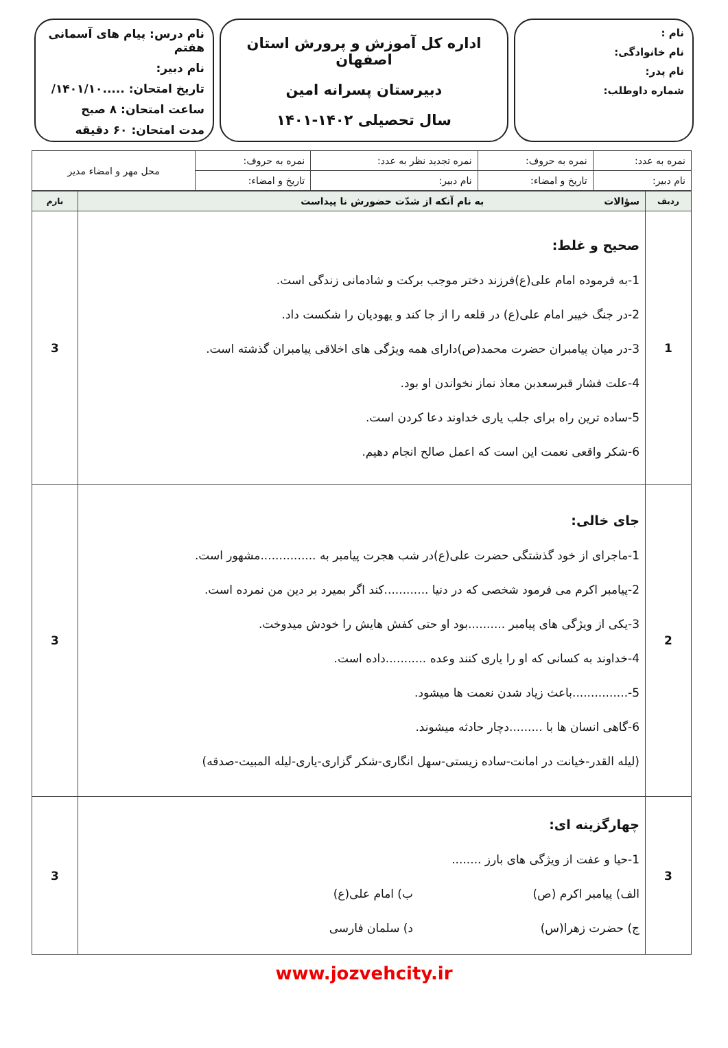نام :
نام خانوادگی:
نام پدر:
شماره داوطلب:
اداره کل آموزش و پرورش استان اصفهان
دبیرستان پسرانه امین
سال تحصیلی ۱۴۰۲-۱۴۰۱
نام درس: پیام های آسمانی هفتم
نام دبیر:
تاریخ امتحان: .....۱۴۰۱/۱۰/
ساعت امتحان: ۸ صبح
مدت امتحان: ۶۰ دقیقه
| نمره به عدد: | نمره به حروف: | نمره تجدید نظر به عدد: | نمره به حروف: | محل مهر و امضاء مدیر |
| نام دبیر: | تاریخ و امضاء: | نام دبیر: | تاریخ و امضاء: | |
| ردیف | سؤالات به نام آنکه از شدّت حضورش نا پیداست | بارم |
| --- | --- | --- |
| 1 | صحیح و غلط: 1-به فرموده امام علی(ع)فرزند دختر موجب برکت و شادمانی زندگی است. 2-در جنگ خیبر امام علی(ع) در قلعه را از جا کند و یهودیان را شکست داد. 3-در میان پیامبران حضرت محمد(ص)دارای همه ویژگی های اخلاقی پیامبران گذشته است. 4-علت فشار قبرسعدبن معاذ نماز نخواندن او بود. 5-ساده ترین راه برای جلب یاری خداوند دعا کردن است. 6-شکر واقعی نعمت این است که اعمل صالح انجام دهیم. | 3 |
| 2 | جای خالی: 1-ماجرای از خود گذشتگی حضرت علی(ع)در شب هجرت پیامبر به ...............مشهور است. 2-پیامبر اکرم می فرمود شخصی که در دنیا ............کند اگر بمیرد بر دین من نمرده است. 3-یکی از ویژگی های پیامبر ..........بود او حتی کفش هایش را خودش میدوخت. 4-خداوند به کسانی که او را یاری کنند وعده ...........داده است. 5-...............باعث زیاد شدن نعمت ها میشود. 6-گاهی انسان ها با .........دچار حادثه میشوند. (لیله القدر-خیانت در امانت-ساده زیستی-سهل انگاری-شکر گزاری-یاری-لیله المبیت-صدقه) | 3 |
| 3 | چهارگزینه ای: 1-حیا و عفت از ویژگی های بارز ........ الف) پیامبر اکرم (ص) ب) امام علی(ع) ج) حضرت زهرا(س) د) سلمان فارسی | 3 |
www.jozvehcity.ir